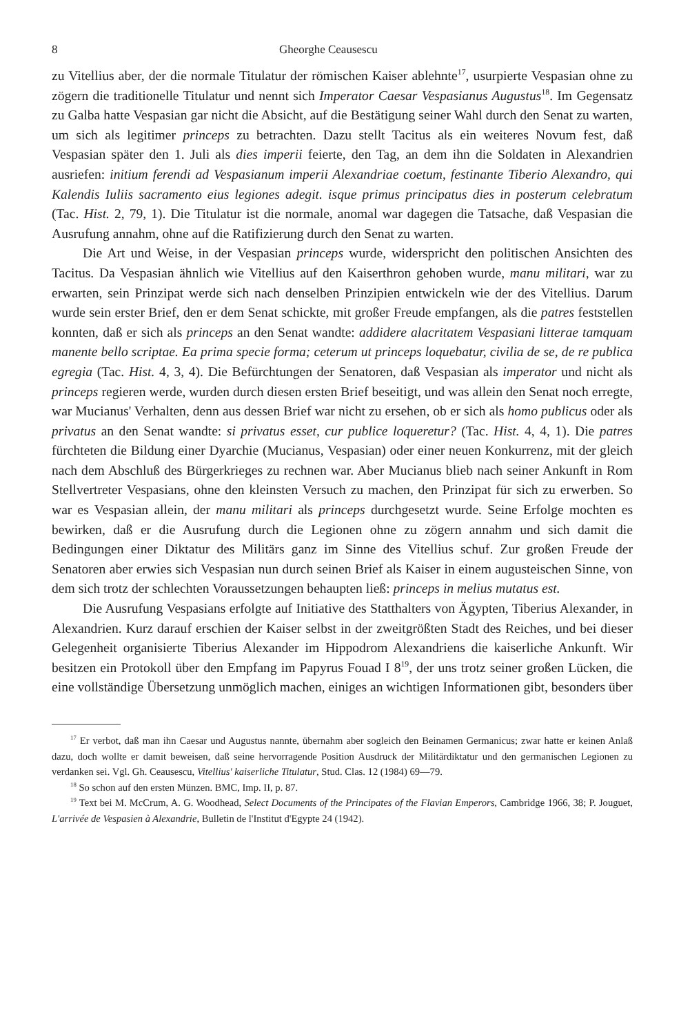8 Gheorghe Ceausescu
zu Vitellius aber, der die normale Titulatur der römischen Kaiser ablehnte<sup>17</sup>, usurpierte Vespasian ohne zu zögern die traditionelle Titulatur und nennt sich Imperator Caesar Vespasianus Augustus<sup>18</sup>. Im Gegensatz zu Galba hatte Vespasian gar nicht die Absicht, auf die Bestätigung seiner Wahl durch den Senat zu warten, um sich als legitimer princeps zu betrachten. Dazu stellt Tacitus als ein weiteres Novum fest, daß Vespasian später den 1. Juli als dies imperii feierte, den Tag, an dem ihn die Soldaten in Alexandrien ausriefen: initium ferendi ad Vespasianum imperii Alexandriae coetum, festinante Tiberio Alexandro, qui Kalendis Iuliis sacramento eius legiones adegit. isque primus principatus dies in posterum celebratum (Tac. Hist. 2, 79, 1). Die Titulatur ist die normale, anomal war dagegen die Tatsache, daß Vespasian die Ausrufung annahm, ohne auf die Ratifizierung durch den Senat zu warten.
Die Art und Weise, in der Vespasian princeps wurde, widerspricht den politischen Ansichten des Tacitus. Da Vespasian ähnlich wie Vitellius auf den Kaiserthron gehoben wurde, manu militari, war zu erwarten, sein Prinzipat werde sich nach denselben Prinzipien entwickeln wie der des Vitellius. Darum wurde sein erster Brief, den er dem Senat schickte, mit großer Freude empfangen, als die patres feststellen konnten, daß er sich als princeps an den Senat wandte: addidere alacritatem Vespasiani litterae tamquam manente bello scriptae. Ea prima specie forma; ceterum ut princeps loquebatur, civilia de se, de re publica egregia (Tac. Hist. 4, 3, 4). Die Befürchtungen der Senatoren, daß Vespasian als imperator und nicht als princeps regieren werde, wurden durch diesen ersten Brief beseitigt, und was allein den Senat noch erregte, war Mucianus' Verhalten, denn aus dessen Brief war nicht zu ersehen, ob er sich als homo publicus oder als privatus an den Senat wandte: si privatus esset, cur publice loqueretur? (Tac. Hist. 4, 4, 1). Die patres fürchteten die Bildung einer Dyarchie (Mucianus, Vespasian) oder einer neuen Konkurrenz, mit der gleich nach dem Abschluß des Bürgerkrieges zu rechnen war. Aber Mucianus blieb nach seiner Ankunft in Rom Stellvertreter Vespasians, ohne den kleinsten Versuch zu machen, den Prinzipat für sich zu erwerben. So war es Vespasian allein, der manu militari als princeps durchgesetzt wurde. Seine Erfolge mochten es bewirken, daß er die Ausrufung durch die Legionen ohne zu zögern annahm und sich damit die Bedingungen einer Diktatur des Militärs ganz im Sinne des Vitellius schuf. Zur großen Freude der Senatoren aber erwies sich Vespasian nun durch seinen Brief als Kaiser in einem augusteischen Sinne, von dem sich trotz der schlechten Voraussetzungen behaupten ließ: princeps in melius mutatus est.
Die Ausrufung Vespasians erfolgte auf Initiative des Statthalters von Ägypten, Tiberius Alexander, in Alexandrien. Kurz darauf erschien der Kaiser selbst in der zweitgrößten Stadt des Reiches, und bei dieser Gelegenheit organisierte Tiberius Alexander im Hippodrom Alexandriens die kaiserliche Ankunft. Wir besitzen ein Protokoll über den Empfang im Papyrus Fouad I 8<sup>19</sup>, der uns trotz seiner großen Lücken, die eine vollständige Übersetzung unmöglich machen, einiges an wichtigen Informationen gibt, besonders über
<sup>17</sup> Er verbot, daß man ihn Caesar und Augustus nannte, übernahm aber sogleich den Beinamen Germanicus; zwar hatte er keinen Anlaß dazu, doch wollte er damit beweisen, daß seine hervorragende Position Ausdruck der Militärdiktatur und den germanischen Legionen zu verdanken sei. Vgl. Gh. Ceausescu, Vitellius' kaiserliche Titulatur, Stud. Clas. 12 (1984) 69—79.
<sup>18</sup> So schon auf den ersten Münzen. BMC, Imp. II, p. 87.
<sup>19</sup> Text bei M. McCrum, A. G. Woodhead, Select Documents of the Principates of the Flavian Emperors, Cambridge 1966, 38; P. Jouguet, L'arrivée de Vespasien à Alexandrie, Bulletin de l'Institut d'Egypte 24 (1942).